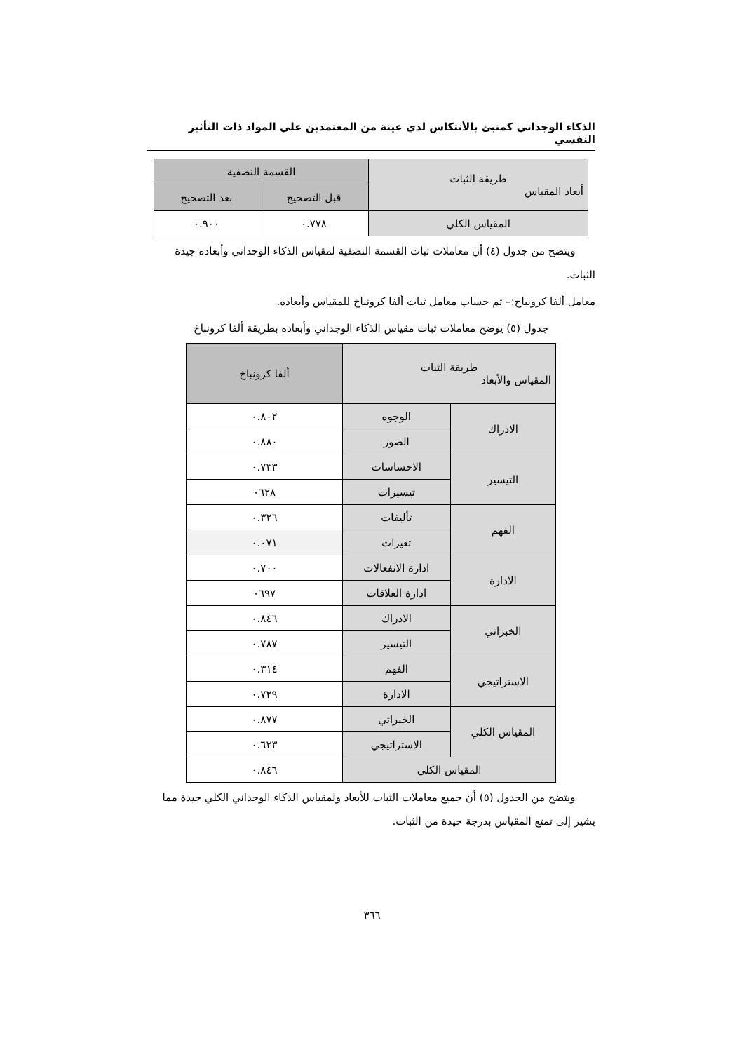الذكاء الوجداني كمنبئ بالأنتكاس لدي عينة من المعتمدين علي المواد ذات التأثير النفسي
| طريقة الثبات أبعاد المقياس | القسمة النصفية | |
| --- | --- | --- |
| | قبل التصحيح | بعد التصحيح |
| المقياس الكلي | ٠.٧٧٨ | ٠.٩٠٠ |
ويتضح من جدول (٤) أن معاملات ثبات القسمة النصفية لمقياس الذكاء الوجداني وأبعاده جيدة الثبات.
معامل ألفا كرونباخ:– تم حساب معامل ثبات ألفا كرونباخ للمقياس وأبعاده.
جدول (٥) يوضح معاملات ثبات مقياس الذكاء الوجداني وأبعاده بطريقة ألفا كرونباخ
| طريقة الثبات المقياس والأبعاد | | ألفا كرونباخ |
| --- | --- | --- |
| الادراك | الوجوه | ٠.٨٠٢ |
| | الصور | ٠.٨٨٠ |
| التيسير | الاحساسات | ٠.٧٣٣ |
| | تيسيرات | ٠٦٢٨ |
| الفهم | تأليفات | ٠.٣٢٦ |
| | تغيرات | ٠.٠٧١ |
| الادارة | ادارة الانفعالات | ٠.٧٠٠ |
| | ادارة العلاقات | ٠٦٩٧ |
| الخبراتي | الادراك | ٠.٨٤٦ |
| | التيسير | ٠.٧٨٧ |
| الاستراتيجي | الفهم | ٠.٣١٤ |
| | الادارة | ٠.٧٢٩ |
| المقياس الكلي | الخبراتي | ٠.٨٧٧ |
| | الاستراتيجي | ٠.٦٢٣ |
| المقياس الكلي | | ٠.٨٤٦ |
ويتضح من الجدول (٥) أن جميع معاملات الثبات للأبعاد ولمقياس الذكاء الوجداني الكلي جيدة مما يشير إلى تمتع المقياس بدرجة جيدة من الثبات.
٣٦٦